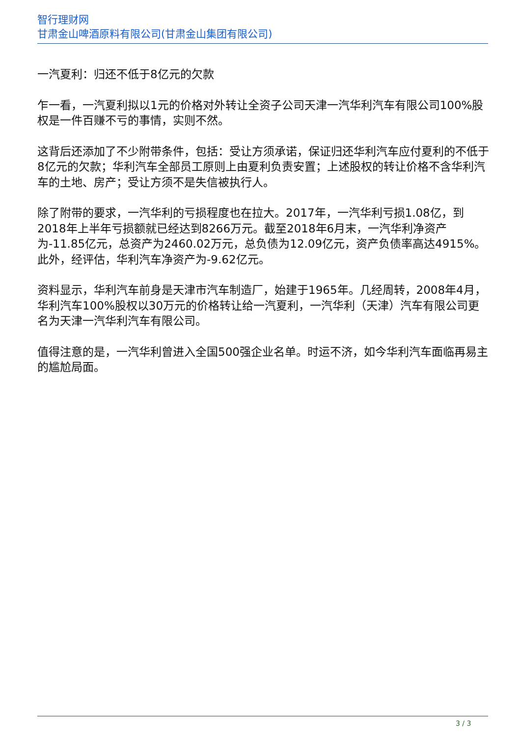智行理财网
甘肃金山啤酒原料有限公司(甘肃金山集团有限公司)
一汽夏利：归还不低于8亿元的欠款
乍一看，一汽夏利拟以1元的价格对外转让全资子公司天津一汽华利汽车有限公司100%股权是一件百赚不亏的事情，实则不然。
这背后还添加了不少附带条件，包括：受让方须承诺，保证归还华利汽车应付夏利的不低于8亿元的欠款；华利汽车全部员工原则上由夏利负责安置；上述股权的转让价格不含华利汽车的土地、房产；受让方须不是失信被执行人。
除了附带的要求，一汽华利的亏损程度也在拉大。2017年，一汽华利亏损1.08亿，到2018年上半年亏损额就已经达到8266万元。截至2018年6月末，一汽华利净资产为-11.85亿元，总资产为2460.02万元，总负债为12.09亿元，资产负债率高达4915%。此外，经评估，华利汽车净资产为-9.62亿元。
资料显示，华利汽车前身是天津市汽车制造厂，始建于1965年。几经周转，2008年4月，华利汽车100%股权以30万元的价格转让给一汽夏利，一汽华利（天津）汽车有限公司更名为天津一汽华利汽车有限公司。
值得注意的是，一汽华利曾进入全国500强企业名单。时运不济，如今华利汽车面临再易主的尴尬局面。
3 / 3